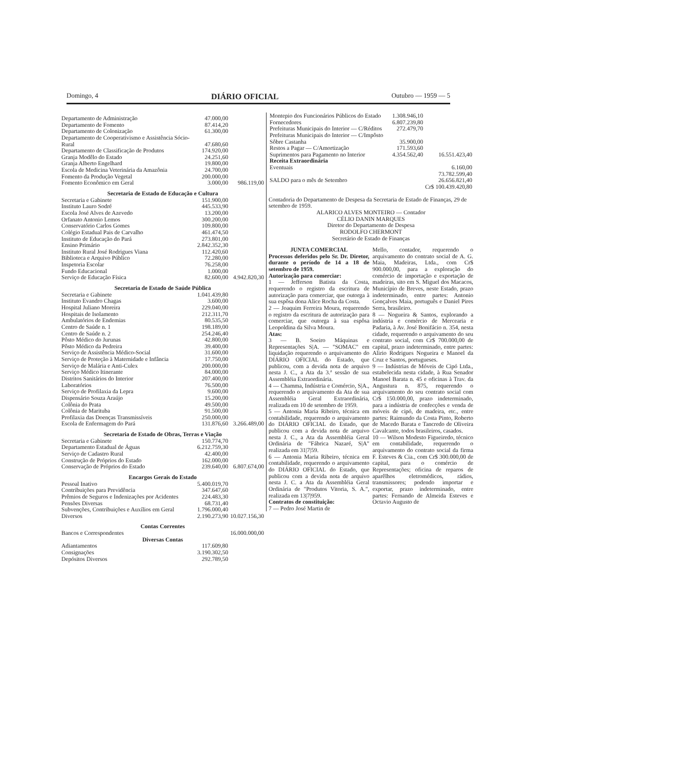Domingo, 4 DIÁRIO OFICIAL Outubro — 1959 — 5
| Departamento de Administração | 47.000,00 | |
| Departamento de Fomento | 87.414,20 | |
| Departamento de Colonização | 61.300,00 | |
| Departamento de Cooperativismo e Assistência Sócio-Rural | 47.680,60 | |
| Departamento de Classificação de Produtos | 174.920,00 | |
| Granja Modêlo do Estado | 24.251,60 | |
| Granja Alberto Engelhard | 19.800,00 | |
| Escola de Medicina Veterinária da Amazônia | 24.700,00 | |
| Fomento da Produção Vegetal | 200.000,00 | |
| Fomento Econômico em Geral | 3.000,00 | 986.119,00 |
| Secretaria de Estado de Educação e Cultura | | |
| Secretaria e Gabinete | 151.900,00 | |
| Instituto Lauro Sodré | 445.533,90 | |
| Escola José Alves de Azevedo | 13.200,00 | |
| Orfanato Antonio Lemos | 300.200,00 | |
| Conservatório Carlos Gomes | 109.800,00 | |
| Colégio Estadual Pais de Carvalho | 461.474,50 | |
| Instituto de Educação do Pará | 273.801,00 | |
| Ensino Primário | 2.842.352,30 | |
| Instituto Rural José Rodrigues Viana | 112.420,60 | |
| Biblioteca e Arquivo Público | 72.280,00 | |
| Inspetoria Escolar | 76.258,00 | |
| Fundo Educacional | 1.000,00 | |
| Serviço de Educação Física | 82.600,00 | 4.942.820,30 |
| Secretaria de Estado de Saúde Pública | | |
| Secretaria e Gabinete | 1.041.439,80 | |
| Instituto Evandro Chagas | 3.600,00 | |
| Hospital Juliano Moreira | 229.040,00 | |
| Hospitais de Isolamento | 212.311,70 | |
| Ambulatórios de Endemias | 80.535,50 | |
| Centro de Saúde n. 1 | 198.189,00 | |
| Centro de Saúde n. 2 | 254.246,40 | |
| Pôsto Médico do Jurunas | 42.800,00 | |
| Pôsto Médico da Pedreira | 39.400,00 | |
| Serviço de Assistência Médico-Social | 31.600,00 | |
| Serviço de Proteção à Maternidade e Infância | 17.750,00 | |
| Serviço de Malária e Anti-Culex | 200.000,00 | |
| Serviço Médico Itinerante | 84.000,00 | |
| Distritos Sanitários do Interior | 207.400,00 | |
| Laboratórios | 76.500,00 | |
| Serviço de Profilaxia da Lepra | 9.600,00 | |
| Dispensário Souza Araújo | 15.200,00 | |
| Colônia do Prata | 49.500,00 | |
| Colônia de Marituba | 91.500,00 | |
| Profilaxia das Doenças Transmissíveis | 250.000,00 | |
| Escola de Enfermagem do Pará | 131.876,60 | 3.266.489,00 |
| Secretaria de Estado de Obras, Terras e Viação | | |
| Secretaria e Gabinete | 150.774,70 | |
| Departamento Estadual de Águas | 6.212.759,30 | |
| Serviço de Cadastro Rural | 42.400,00 | |
| Construção de Próprios do Estado | 162.000,00 | |
| Conservação de Próprios do Estado | 239.640,00 | 6.807.674,00 |
| Encargos Gerais do Estado | | |
| Pessoal Inativo | 5.400.019,70 | |
| Contribuições para Previdência | 347.647,60 | |
| Prêmios de Seguros e Indenizações por Acidentes | 224.483,30 | |
| Pensões Diversas | 68.731,40 | |
| Subvenções, Contribuições e Auxílios em Geral | 1.796.000,40 | |
| Diversos | 2.190.273,90 | 10.027.156,30 |
| Contas Correntes | | |
| Bancos e Correspondentes | | 16.000.000,00 |
| Diversas Contas | | |
| Adiantamentos | 117.609,80 | |
| Consignações | 3.190.302,50 | |
| Depósitos Diversos | 292.789,50 | |
| Montepio dos Funcionários Públicos do Estado | 1.308.946,10 | |
| Fornecedores | 6.807.239,80 | |
| Prefeituras Municipais do Interior — C/Réditos | 272.479,70 | |
| Prefeituras Municipais do Interior — C/Impôsto Sôbre Castanha | 35.900,00 | |
| Restos a Pagar — C/Amortização | 171.593,60 | |
| Suprimentos para Pagamento no Interior | 4.354.562,40 | 16.551.423,40 |
| Receita Extraordinária | | |
| Eventuais | | 6.160,00 |
| | | 73.782.599,40 |
| SALDO para o mês de Setembro | | 26.656.821,40 |
| | | Cr$ 100.439.420,80 |
Contadoria do Departamento de Despesa da Secretaria de Estado de Finanças, 29 de setembro de 1959.
ALARICO ALVES MONTEIRO — Contador
CÉLIO DANIN MARQUES
Diretor do Departamento de Despesa
RODOLFO CHERMONT
Secretário de Estado de Finanças
JUNTA COMERCIAL
Processos deferidos pelo Sr. Dr. Diretor, durante o período de 14 a 18 de setembro de 1959.
Autorização para comerciar:
1 — Jefferson Batista da Costa, requerendo o registro da escritura de autorização para comerciar, que outorga à sua espôsa dona Alice Rocha da Costa.
2 — Joaquim Ferreira Moura, requerendo o registro da escritura de autorização para comerciar, que outorga à sua espôsa Leopoldina da Silva Moura.
Atas:
3 — B. Soeiro Máquinas e Representações S|A. — "SOMAC" em liquidação requerendo o arquivamento do DIÁRIO OFICIAL do Estado, que publicou, com a devida nota de arquivo nesta J. C., a Ata da 3.ª sessão de sua Assembléia Extraordinária.
4 — Chamma, Indústria e Comércio, S|A., requerendo o arquivamento da Ata de sua Assembléia Geral Extraordinária, realizada em 10 de setembro de 1959.
5 — Antonia Maria Ribeiro, técnica em contabilidade, requerendo o arquivamento do DIÁRIO OFICIAL do Estado, que publicou com a devida nota de arquivo nesta J. C., a Ata da Assembléia Geral Ordinária de "Fábrica Nazaré, S|A" realizada em 31|7|59.
6 — Antonia Maria Ribeiro, técnica em contabilidade, requerendo o arquivamento do DIÁRIO OFICIAL do Estado, que publicou com a devida nota de arquivo nesta J. C. a Ata da Assembléia Geral Ordinária de "Produtos Vitoria, S. A.", realizada em 13|7|959.
Contratos de constituição:
7 — Pedro José Martin de
Mello, contador, requerendo o arquivamento do contrato social de A. G. Maia, Madeiras, Ltda., com Cr$ 900.000,00, para a exploração do comércio de importação e exportação de madeiras, sito em S. Miguel dos Macacos, Município de Breves, neste Estado, prazo indeterminado, entre partes: Antonio Gonçalves Maia, português e Daniel Pires Serra, brasileiro.
8 — Nogueira & Santos, explorando a indústria e comércio de Mercearia e Padaria, à Av. José Bonifácio n. 354, nesta cidade, requerendo o arquivamento do seu contrato social, com Cr$ 700.000,00 de capital, prazo indeterminado, entre partes: Alirio Rodrigues Nogueira e Manoel da Cruz e Santos, portugueses.
9 — Indústrias de Móveis de Cipó Ltda., estabelecida nesta cidade, à Rua Senador Manoel Barata n. 45 e oficinas à Trav. da Angustura n. 875, requerendo o arquivamento do seu contrato social com Cr$ 150.000,00, prazo indeterminado, para a indústria de confecções e venda de móveis de cipó, de madeira, etc., entre partes: Raimundo da Costa Pinto, Roberto de Macedo Barata e Tancredo de Oliveira Cavalcante, todos brasileiros, casados.
10 — Wilson Modesto Figueiredo, técnico em contabilidade, requerendo o arquivamento do contrato social da firma F. Esteves & Cia., com Cr$ 300.000,00 de capital, para o comércio de Representações; oficina de reparos de aparêlhos eletromédicos, rádios, transmissores; podendo importar e exportar, prazo indeterminado, entre partes: Fernando de Almeida Esteves e Octavio Augusto de